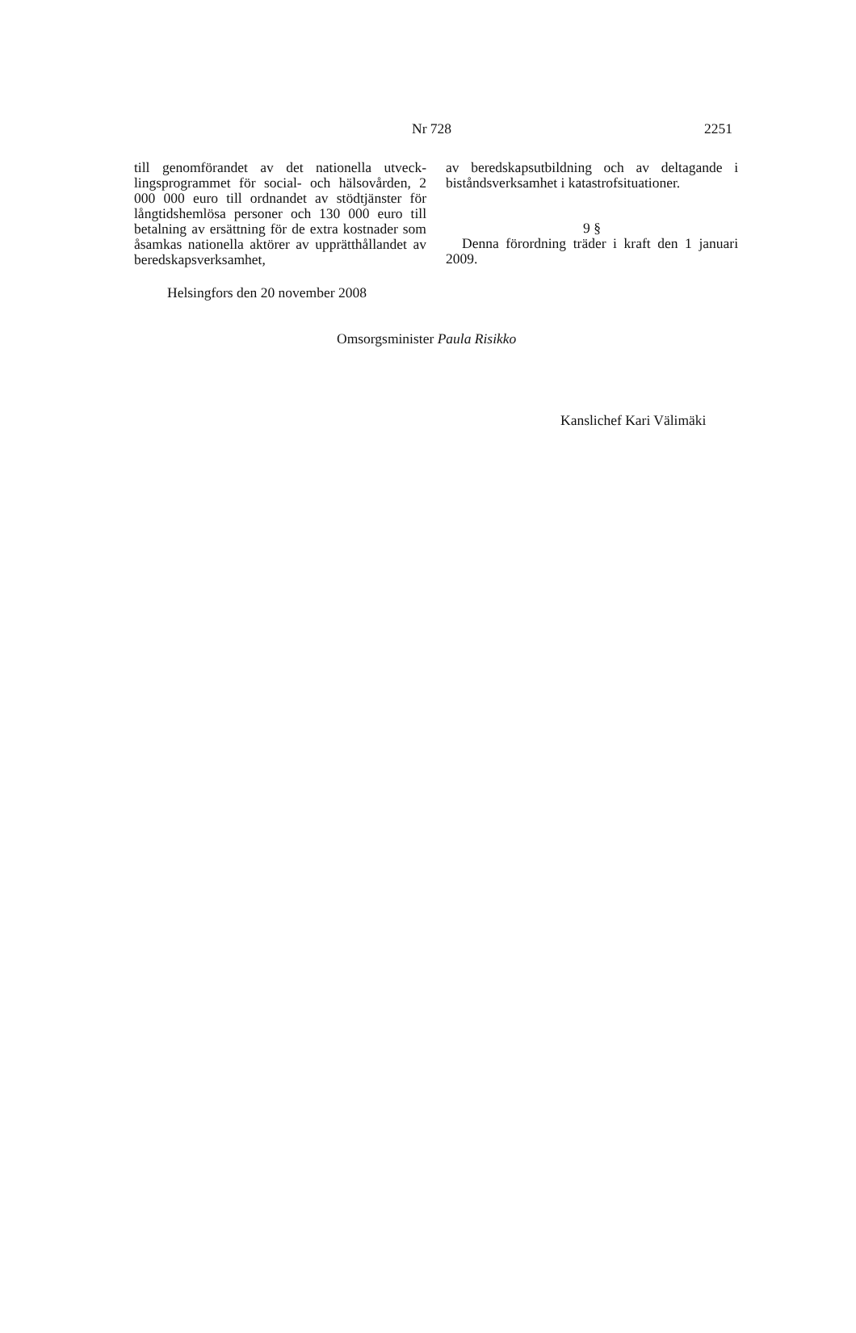Nr 728 2251
till genomförandet av det nationella utveck­lingsprogrammet för social- och hälsovården, 2 000 000 euro till ordnandet av stödtjänster för långtidshemlösa personer och 130 000 euro till betalning av ersättning för de extra kostnader som åsamkas nationella aktörer av upprätthållandet av beredskapsverksamhet,
av beredskapsutbildning och av deltagande i biståndsverksamhet i katastrofsituationer.
9 §
Denna förordning träder i kraft den 1 ja­nuari 2009.
Helsingfors den 20 november 2008
Omsorgsminister Paula Risikko
Kanslichef Kari Välimäki